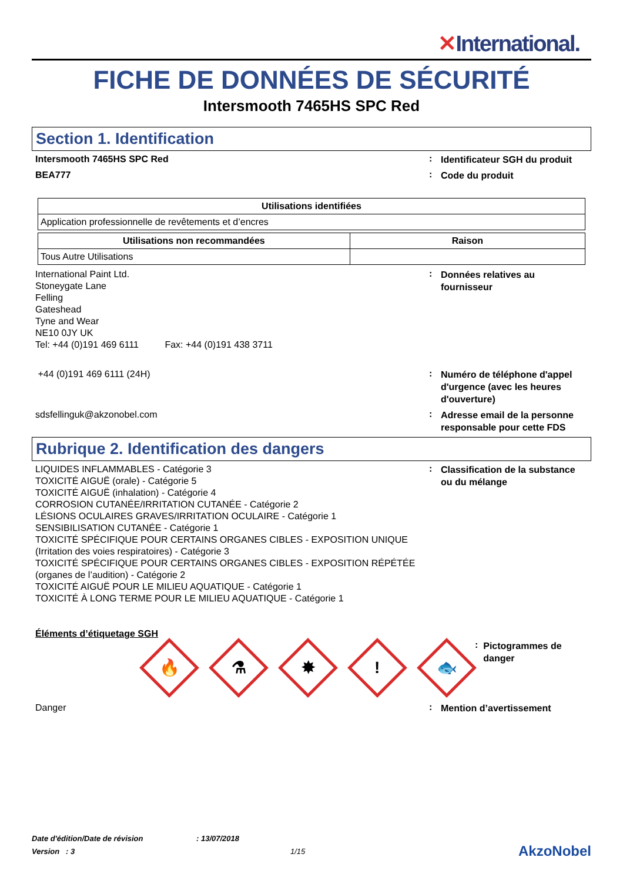✕International.
FICHE DE DONNÉES DE SÉCURITÉ
Intersmooth 7465HS SPC Red
Section 1. Identification
Intersmooth 7465HS SPC Red
:
Identificateur SGH du produit
BEA777
:
Code du produit
| Utilisations identifiées |
| --- |
| Application professionnelle de revêtements et d’encres |
| Utilisations non recommandées | Raison |
| --- | --- |
| Tous Autre Utilisations | |
International Paint Ltd.
Stoneygate Lane
Felling
Gateshead
Tyne and Wear
NE10 0JY UK
Tel: +44 (0)191 469 6111 Fax: +44 (0)191 438 3711
:
Données relatives au fournisseur
+44 (0)191 469 6111 (24H)
:
Numéro de téléphone d'appel d'urgence (avec les heures d'ouverture)
sdsfellinguk@akzonobel.com
:
Adresse email de la personne responsable pour cette FDS
Rubrique 2. Identification des dangers
LIQUIDES INFLAMMABLES - Catégorie 3
TOXICITÉ AIGUË (orale) - Catégorie 5
TOXICITÉ AIGUË (inhalation) - Catégorie 4
CORROSION CUTANÉE/IRRITATION CUTANÉE - Catégorie 2
LÉSIONS OCULAIRES GRAVES/IRRITATION OCULAIRE - Catégorie 1
SENSIBILISATION CUTANÉE - Catégorie 1
TOXICITÉ SPÉCIFIQUE POUR CERTAINS ORGANES CIBLES - EXPOSITION UNIQUE (Irritation des voies respiratoires) - Catégorie 3
TOXICITÉ SPÉCIFIQUE POUR CERTAINS ORGANES CIBLES - EXPOSITION RÉPÉTÉE (organes de l’audition) - Catégorie 2
TOXICITÉ AIGUË POUR LE MILIEU AQUATIQUE - Catégorie 1
TOXICITÉ À LONG TERME POUR LE MILIEU AQUATIQUE - Catégorie 1
:
Classification de la substance ou du mélange
Éléments d’étiquetage SGH
🔥
⚗
✸
!
🐟
:
Pictogrammes de danger
Danger
:
Mention d’avertissement
Date d'édition/Date de révision: 13/07/2018
Version : 3 1/15 AkzoNobel